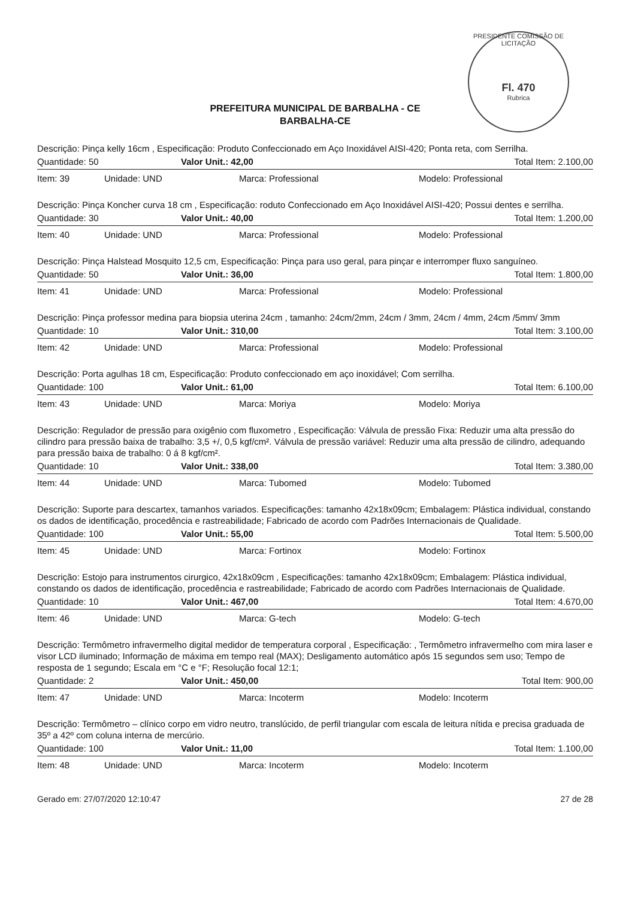PRESIDENTE COMISSÃO DE LICITAÇÃO
Fl. 470
Rubrica
PREFEITURA MUNICIPAL DE BARBALHA - CE
BARBALHA-CE
Descrição: Pinça kelly 16cm , Especificação: Produto Confeccionado em Aço Inoxidável AISI-420; Ponta reta, com Serrilha.
Quantidade: 50 Valor Unit.: 42,00 Total Item: 2.100,00
Item: 39 Unidade: UND Marca: Professional Modelo: Professional
Descrição: Pinça Koncher curva 18 cm , Especificação: roduto Confeccionado em Aço Inoxidável AISI-420; Possui dentes e serrilha.
Quantidade: 30 Valor Unit.: 40,00 Total Item: 1.200,00
Item: 40 Unidade: UND Marca: Professional Modelo: Professional
Descrição: Pinça Halstead Mosquito 12,5 cm, Especificação: Pinça para uso geral, para pinçar e interromper fluxo sanguíneo.
Quantidade: 50 Valor Unit.: 36,00 Total Item: 1.800,00
Item: 41 Unidade: UND Marca: Professional Modelo: Professional
Descrição: Pinça professor medina para biopsia uterina 24cm , tamanho: 24cm/2mm, 24cm / 3mm, 24cm / 4mm, 24cm /5mm/ 3mm
Quantidade: 10 Valor Unit.: 310,00 Total Item: 3.100,00
Item: 42 Unidade: UND Marca: Professional Modelo: Professional
Descrição: Porta agulhas 18 cm, Especificação: Produto confeccionado em aço inoxidável; Com serrilha.
Quantidade: 100 Valor Unit.: 61,00 Total Item: 6.100,00
Item: 43 Unidade: UND Marca: Moriya Modelo: Moriya
Descrição: Regulador de pressão para oxigênio com fluxometro , Especificação: Válvula de pressão Fixa: Reduzir uma alta pressão do cilindro para pressão baixa de trabalho: 3,5 +/, 0,5 kgf/cm². Válvula de pressão variável: Reduzir uma alta pressão de cilindro, adequando para pressão baixa de trabalho: 0 á 8 kgf/cm².
Quantidade: 10 Valor Unit.: 338,00 Total Item: 3.380,00
Item: 44 Unidade: UND Marca: Tubomed Modelo: Tubomed
Descrição: Suporte para descartex, tamanhos variados. Especificações: tamanho 42x18x09cm; Embalagem: Plástica individual, constando os dados de identificação, procedência e rastreabilidade; Fabricado de acordo com Padrões Internacionais de Qualidade.
Quantidade: 100 Valor Unit.: 55,00 Total Item: 5.500,00
Item: 45 Unidade: UND Marca: Fortinox Modelo: Fortinox
Descrição: Estojo para instrumentos cirurgico, 42x18x09cm , Especificações: tamanho 42x18x09cm; Embalagem: Plástica individual, constando os dados de identificação, procedência e rastreabilidade; Fabricado de acordo com Padrões Internacionais de Qualidade.
Quantidade: 10 Valor Unit.: 467,00 Total Item: 4.670,00
Item: 46 Unidade: UND Marca: G-tech Modelo: G-tech
Descrição: Termômetro infravermelho digital medidor de temperatura corporal , Especificação: , Termômetro infravermelho com mira laser e visor LCD iluminado; Informação de máxima em tempo real (MAX); Desligamento automático após 15 segundos sem uso; Tempo de resposta de 1 segundo; Escala em °C e °F; Resolução focal 12:1;
Quantidade: 2 Valor Unit.: 450,00 Total Item: 900,00
Item: 47 Unidade: UND Marca: Incoterm Modelo: Incoterm
Descrição: Termômetro – clínico corpo em vidro neutro, translúcido, de perfil triangular com escala de leitura nítida e precisa graduada de 35º a 42º com coluna interna de mercúrio.
Quantidade: 100 Valor Unit.: 11,00 Total Item: 1.100,00
Item: 48 Unidade: UND Marca: Incoterm Modelo: Incoterm
Gerado em: 27/07/2020 12:10:47 27 de 28